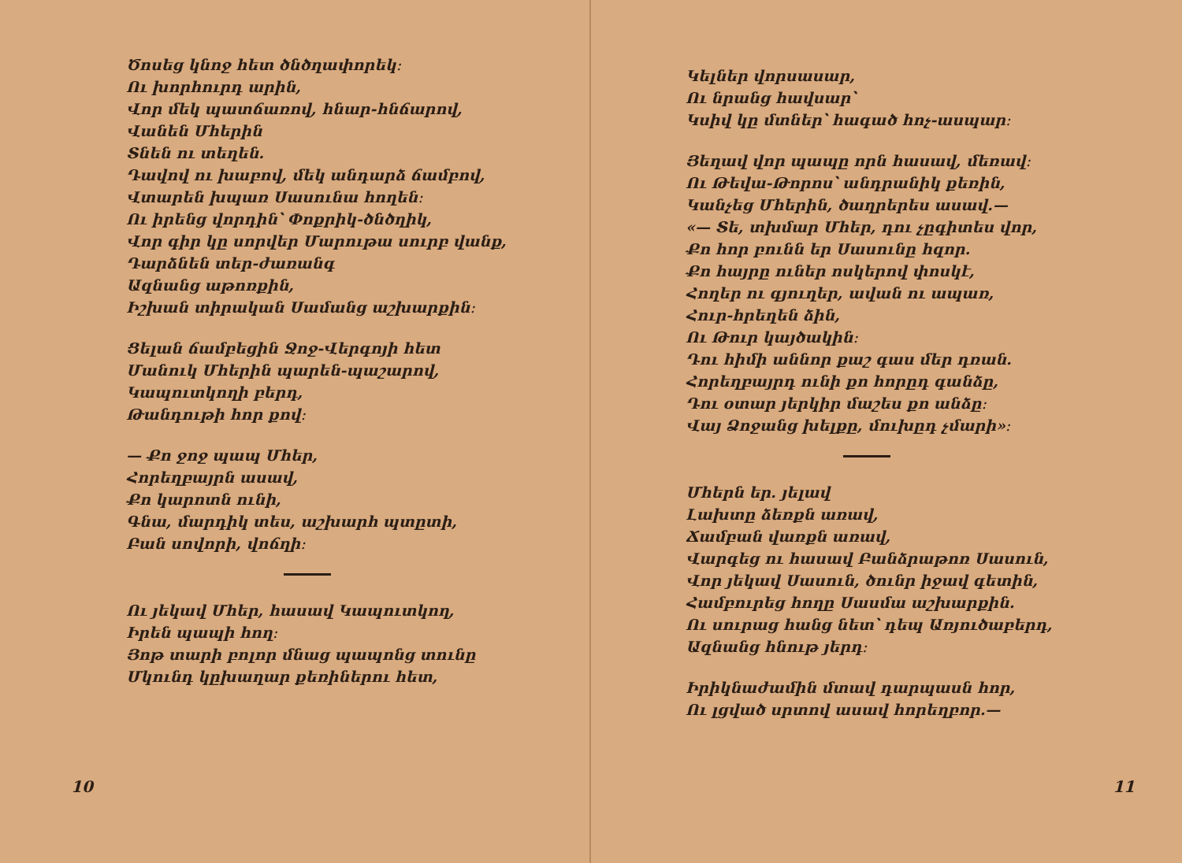Ծոսեց կնոջ հետ ծնծղափորեկ։
Ու խորհուրդ արին,
Վոր մեկ պատճառով, հնար-հնճարով,
Վանեն Մհերին
Տնեն ու տեղեն.
Դավով ու խաբով, մեկ անդարձ ճամբով,
Վտարեն խպառ Սասունա հողեն։
Ու իրենց վորդին՝ Փոքրիկ-ծնծղիկ,
Վոր գիր կը սորվեր Մարութա սուրբ վանք,
Դարձնեն տեր-ժառանգ
Ազնանց աթոռքին,
Իշխան տիրական Սամանց աշխարքին։
Ցելան ճամբեցին Ջոջ-Վերգոյի հետ
Մանուկ Մհերին պարեն-պաշարով,
Կապուտկողի բերդ,
Թանդութի հոր քով։
— Քո ջոջ պապ Մհեր,
Հորեղբայրն ասավ,
Քո կարոտն ունի,
Գնա, մարդիկ տես, աշխարհ պտըտի,
Բան սովորի, վոճղի։
Ու յեկավ Մհեր, հասավ Կապուտկող,
Իրեն պապի հող։
Յոթ տարի բոլոր մնաց պապոնց տունը
Մկունդ կըխաղար քեռիներու հետ,
10
Կելներ վորսասար,
Ու նրանց հավսար՝
Կսիվ կը մտներ՝ հագած հոչ-ասպար։
Յեղավ վոր պապը որն հասավ, մեռավ։
Ու Թեվա-Թորոս՝ անդրանիկ քեռին,
Կանչեց Մհերին, ծաղրերես ասավ.—
«— Տե, տխմար Մհեր, դու չըգիտես վոր,
Քո հոր բունն եր Սասունը հզոր.
Քո հայրը ուներ ոսկերով փոսկէ,
Հողեր ու գյուղեր, ավան ու ապառ,
Հուր-հրեղեն ձին,
Ու Թուր կայծակին։
Դու հիմի աննոր քաշ գաս մեր դռան.
Հորեղբայրդ ունի քո հորըդ գանձը,
Դու օտար յերկիր մաշես քո անձը։
Վայ Ձոջանց խելքը, մուխըդ չմարի»։
Մհերն եր. յելավ
Լախտը ձեռքն առավ,
Ճամբան վառքն առավ,
Վարգեց ու հասավ Բանձրաթոռ Սասուն,
Վոր յեկավ Սասուն, ծունր իջավ գետին,
Համբուրեց հողը Սասմա աշխարքին.
Ու սուրաց հանց նետ՝ դեպ Առյուծաբերդ,
Ազնանց հնութ յերդ։
Իրիկնաժամին մտավ դարպասն հոր,
Ու լցված սրտով ասավ հորեղբոր.—
11